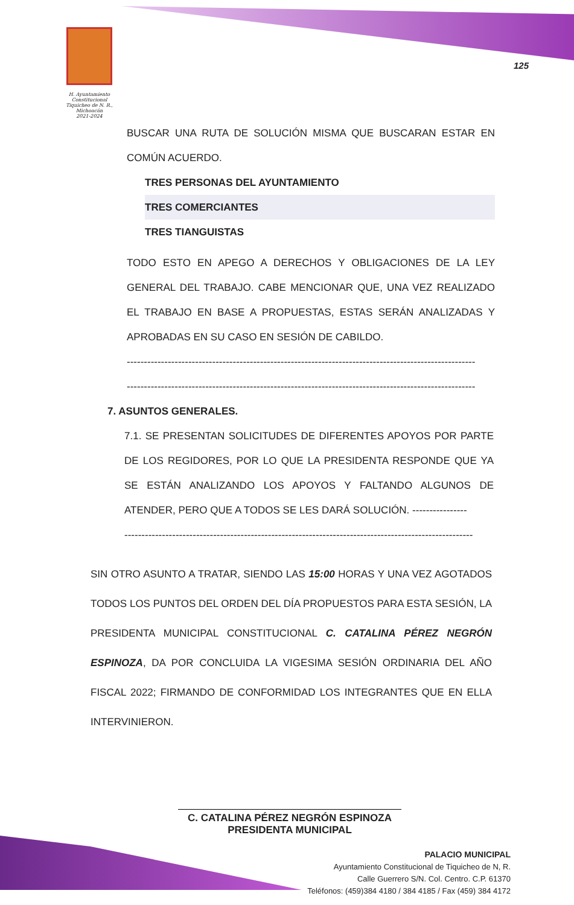H. Ayuntamiento Constitucional
Tiquicheo de N. R., Michoacán
2021-2024
125
BUSCAR UNA RUTA DE SOLUCIÓN MISMA QUE BUSCARAN ESTAR EN COMÚN ACUERDO.
TRES PERSONAS DEL AYUNTAMIENTO
TRES COMERCIANTES
TRES TIANGUISTAS
TODO ESTO EN APEGO A DERECHOS Y OBLIGACIONES DE LA LEY GENERAL DEL TRABAJO. CABE MENCIONAR QUE, UNA VEZ REALIZADO EL TRABAJO EN BASE A PROPUESTAS, ESTAS SERÁN ANALIZADAS Y APROBADAS EN SU CASO EN SESIÓN DE CABILDO.
------------------------------------------------------------------------------------------------------
------------------------------------------------------------------------------------------------------
7. ASUNTOS GENERALES.
7.1. SE PRESENTAN SOLICITUDES DE DIFERENTES APOYOS POR PARTE DE LOS REGIDORES, POR LO QUE LA PRESIDENTA RESPONDE QUE YA SE ESTÁN ANALIZANDO LOS APOYOS Y FALTANDO ALGUNOS DE ATENDER, PERO QUE A TODOS SE LES DARÁ SOLUCIÓN. ----------------
------------------------------------------------------------------------------------------------------
SIN OTRO ASUNTO A TRATAR, SIENDO LAS 15:00 HORAS Y UNA VEZ AGOTADOS TODOS LOS PUNTOS DEL ORDEN DEL DÍA PROPUESTOS PARA ESTA SESIÓN, LA PRESIDENTA MUNICIPAL CONSTITUCIONAL C. CATALINA PÉREZ NEGRÓN ESPINOZA, DA POR CONCLUIDA LA VIGESIMA SESIÓN ORDINARIA DEL AÑO FISCAL 2022; FIRMANDO DE CONFORMIDAD LOS INTEGRANTES QUE EN ELLA INTERVINIERON.
C. CATALINA PÉREZ NEGRÓN ESPINOZA
PRESIDENTA MUNICIPAL
PALACIO MUNICIPAL
Ayuntamiento Constitucional de Tiquicheo de N, R.
Calle Guerrero S/N. Col. Centro. C.P. 61370
Teléfonos: (459)384 4180 / 384 4185 / Fax (459) 384 4172